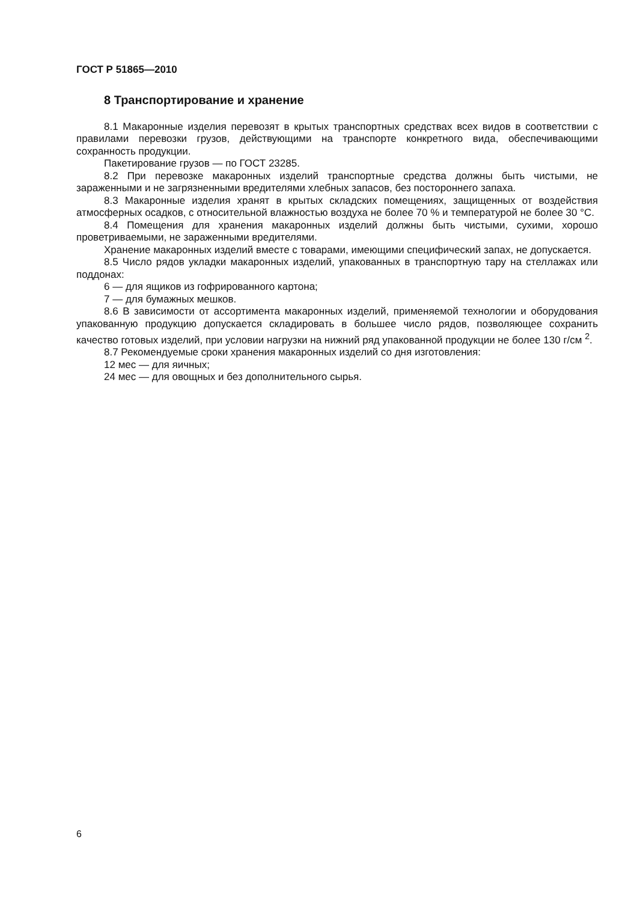ГОСТ Р 51865—2010
8 Транспортирование и хранение
8.1 Макаронные изделия перевозят в крытых транспортных средствах всех видов в соответствии с правилами перевозки грузов, действующими на транспорте конкретного вида, обеспечивающими сохранность продукции.
Пакетирование грузов — по ГОСТ 23285.
8.2 При перевозке макаронных изделий транспортные средства должны быть чистыми, не зараженными и не загрязненными вредителями хлебных запасов, без постороннего запаха.
8.3 Макаронные изделия хранят в крытых складских помещениях, защищенных от воздействия атмосферных осадков, с относительной влажностью воздуха не более 70 % и температурой не более 30 °С.
8.4 Помещения для хранения макаронных изделий должны быть чистыми, сухими, хорошо проветриваемыми, не зараженными вредителями.
Хранение макаронных изделий вместе с товарами, имеющими специфический запах, не допускается.
8.5 Число рядов укладки макаронных изделий, упакованных в транспортную тару на стеллажах или поддонах:
6 — для ящиков из гофрированного картона;
7 — для бумажных мешков.
8.6 В зависимости от ассортимента макаронных изделий, применяемой технологии и оборудования упакованную продукцию допускается складировать в большее число рядов, позволяющее сохранить качество готовых изделий, при условии нагрузки на нижний ряд упакованной продукции не более 130 г/см <sup>2</sup>.
8.7 Рекомендуемые сроки хранения макаронных изделий со дня изготовления:
12 мес — для яичных;
24 мес — для овощных и без дополнительного сырья.
6